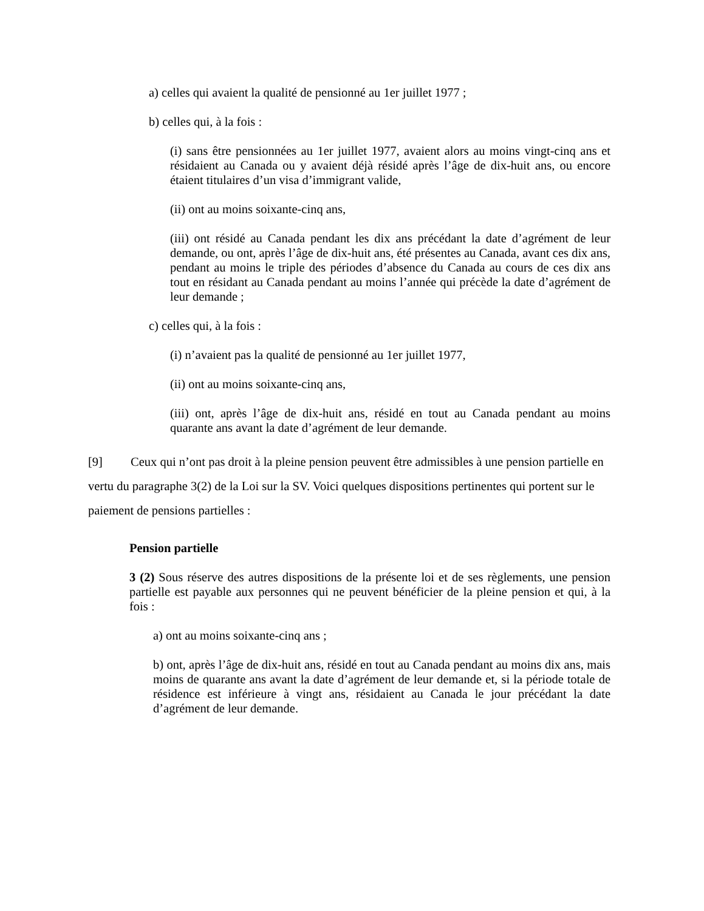a) celles qui avaient la qualité de pensionné au 1er juillet 1977 ;
b) celles qui, à la fois :
(i) sans être pensionnées au 1er juillet 1977, avaient alors au moins vingt-cinq ans et résidaient au Canada ou y avaient déjà résidé après l’âge de dix-huit ans, ou encore étaient titulaires d’un visa d’immigrant valide,
(ii) ont au moins soixante-cinq ans,
(iii) ont résidé au Canada pendant les dix ans précédant la date d’agrément de leur demande, ou ont, après l’âge de dix-huit ans, été présentes au Canada, avant ces dix ans, pendant au moins le triple des périodes d’absence du Canada au cours de ces dix ans tout en résidant au Canada pendant au moins l’année qui précède la date d’agrément de leur demande ;
c) celles qui, à la fois :
(i) n’avaient pas la qualité de pensionné au 1er juillet 1977,
(ii) ont au moins soixante-cinq ans,
(iii) ont, après l’âge de dix-huit ans, résidé en tout au Canada pendant au moins quarante ans avant la date d’agrément de leur demande.
[9] Ceux qui n’ont pas droit à la pleine pension peuvent être admissibles à une pension partielle en vertu du paragraphe 3(2) de la Loi sur la SV. Voici quelques dispositions pertinentes qui portent sur le paiement de pensions partielles :
Pension partielle
3 (2) Sous réserve des autres dispositions de la présente loi et de ses règlements, une pension partielle est payable aux personnes qui ne peuvent bénéficier de la pleine pension et qui, à la fois :
a) ont au moins soixante-cinq ans ;
b) ont, après l’âge de dix-huit ans, résidé en tout au Canada pendant au moins dix ans, mais moins de quarante ans avant la date d’agrément de leur demande et, si la période totale de résidence est inférieure à vingt ans, résidaient au Canada le jour précédant la date d’agrément de leur demande.